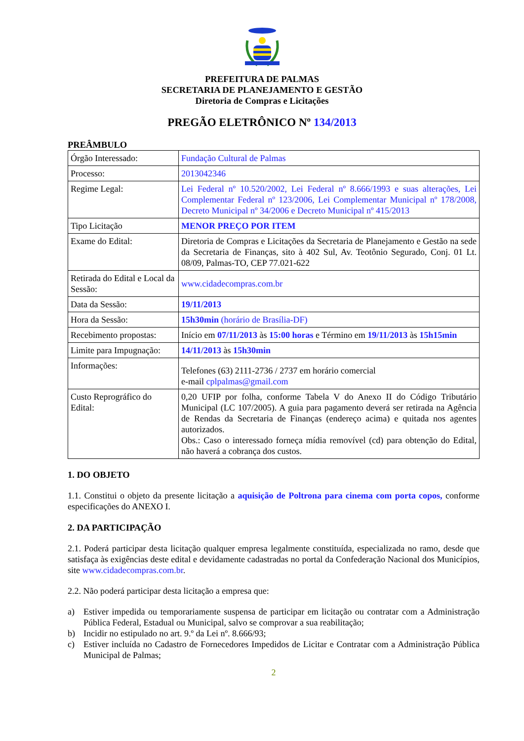PREFEITURA DE PALMAS
SECRETARIA DE PLANEJAMENTO E GESTÃO
Diretoria de Compras e Licitações
PREGÃO ELETRÔNICO Nº 134/2013
PREÂMBULO
| Órgão Interessado: | Fundação Cultural de Palmas |
| Processo: | 2013042346 |
| Regime Legal: | Lei Federal nº 10.520/2002, Lei Federal nº 8.666/1993 e suas alterações, Lei Complementar Federal nº 123/2006, Lei Complementar Municipal nº 178/2008, Decreto Municipal nº 34/2006 e Decreto Municipal nº 415/2013 |
| Tipo Licitação | MENOR PREÇO POR ITEM |
| Exame do Edital: | Diretoria de Compras e Licitações da Secretaria de Planejamento e Gestão na sede da Secretaria de Finanças, sito à 402 Sul, Av. Teotônio Segurado, Conj. 01 Lt. 08/09, Palmas-TO, CEP 77.021-622 |
| Retirada do Edital e Local da Sessão: | www.cidadecompras.com.br |
| Data da Sessão: | 19/11/2013 |
| Hora da Sessão: | 15h30min (horário de Brasília-DF) |
| Recebimento propostas: | Início em 07/11/2013 às 15:00 horas e Término em 19/11/2013 às 15h15min |
| Limite para Impugnação: | 14/11/2013 às 15h30min |
| Informações: | Telefones (63) 2111-2736 / 2737 em horário comercial e-mail cplpalmas@gmail.com |
| Custo Reprográfico do Edital: | 0,20 UFIP por folha, conforme Tabela V do Anexo II do Código Tributário Municipal (LC 107/2005). A guia para pagamento deverá ser retirada na Agência de Rendas da Secretaria de Finanças (endereço acima) e quitada nos agentes autorizados. Obs.: Caso o interessado forneça mídia removível (cd) para obtenção do Edital, não haverá a cobrança dos custos. |
1. DO OBJETO
1.1. Constitui o objeto da presente licitação a aquisição de Poltrona para cinema com porta copos, conforme especificações do ANEXO I.
2. DA PARTICIPAÇÃO
2.1. Poderá participar desta licitação qualquer empresa legalmente constituída, especializada no ramo, desde que satisfaça às exigências deste edital e devidamente cadastradas no portal da Confederação Nacional dos Municípios, site www.cidadecompras.com.br.
2.2. Não poderá participar desta licitação a empresa que:
a) Estiver impedida ou temporariamente suspensa de participar em licitação ou contratar com a Administração Pública Federal, Estadual ou Municipal, salvo se comprovar a sua reabilitação;
b) Incidir no estipulado no art. 9.º da Lei nº. 8.666/93;
c) Estiver incluída no Cadastro de Fornecedores Impedidos de Licitar e Contratar com a Administração Pública Municipal de Palmas;
2